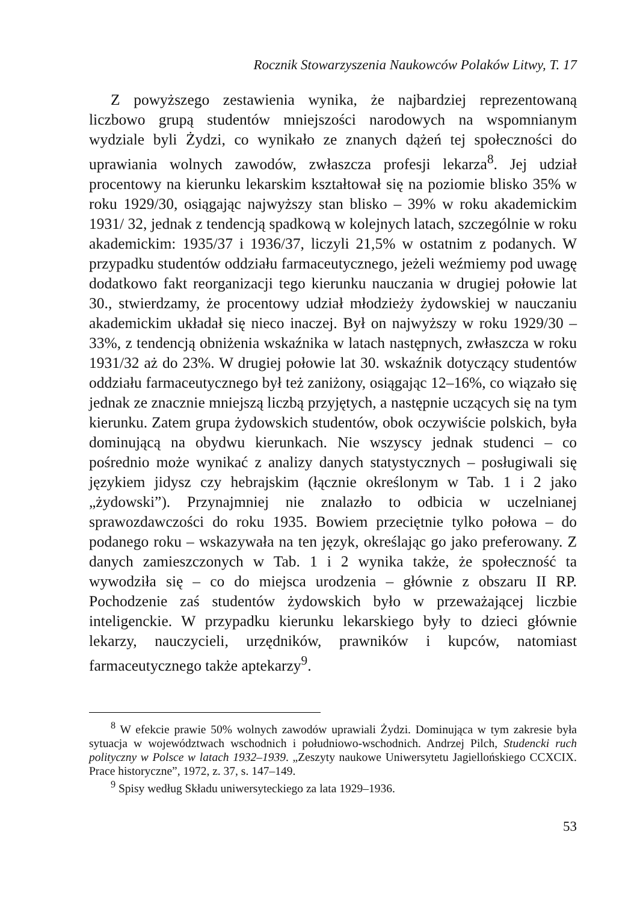Rocznik Stowarzyszenia Naukowców Polaków Litwy, T. 17
Z powyższego zestawienia wynika, że najbardziej reprezentowaną liczbowo grupą studentów mniejszości narodowych na wspomnianym wydziale byli Żydzi, co wynikało ze znanych dążeń tej społeczności do uprawiania wolnych zawodów, zwłaszcza profesji lekarza<sup>8</sup>. Jej udział procentowy na kierunku lekarskim kształtował się na poziomie blisko 35% w roku 1929/30, osiągając najwyższy stan blisko – 39% w roku akademickim 1931/ 32, jednak z tendencją spadkową w kolejnych latach, szczególnie w roku akademickim: 1935/37 i 1936/37, liczyli 21,5% w ostatnim z podanych. W przypadku studentów oddziału farmaceutycznego, jeżeli weźmiemy pod uwagę dodatkowo fakt reorganizacji tego kierunku nauczania w drugiej połowie lat 30., stwierdzamy, że procentowy udział młodzieży żydowskiej w nauczaniu akademickim układał się nieco inaczej. Był on najwyższy w roku 1929/30 – 33%, z tendencją obniżenia wskaźnika w latach następnych, zwłaszcza w roku 1931/32 aż do 23%. W drugiej połowie lat 30. wskaźnik dotyczący studentów oddziału farmaceutycznego był też zaniżony, osiągając 12–16%, co wiązało się jednak ze znacznie mniejszą liczbą przyjętych, a następnie uczących się na tym kierunku. Zatem grupa żydowskich studentów, obok oczywiście polskich, była dominującą na obydwu kierunkach. Nie wszyscy jednak studenci – co pośrednio może wynikać z analizy danych statystycznych – posługiwali się językiem jidysz czy hebrajskim (łącznie określonym w Tab. 1 i 2 jako „żydowski”). Przynajmniej nie znalazło to odbicia w uczelnianej sprawozdawczości do roku 1935. Bowiem przeciętnie tylko połowa – do podanego roku – wskazywała na ten język, określając go jako preferowany. Z danych zamieszczonych w Tab. 1 i 2 wynika także, że społeczność ta wywodziła się – co do miejsca urodzenia – głównie z obszaru II RP. Pochodzenie zaś studentów żydowskich było w przeważającej liczbie inteligenckie. W przypadku kierunku lekarskiego były to dzieci głównie lekarzy, nauczycieli, urzędników, prawników i kupców, natomiast farmaceutycznego także aptekarzy<sup>9</sup>.
<sup>8</sup> W efekcie prawie 50% wolnych zawodów uprawiali Żydzi. Dominująca w tym zakresie była sytuacja w województwach wschodnich i południowo-wschodnich. Andrzej Pilch, Studencki ruch polityczny w Polsce w latach 1932–1939. „Zeszyty naukowe Uniwersytetu Jagiellońskiego CCXCIX. Prace historyczne”, 1972, z. 37, s. 147–149.
<sup>9</sup> Spisy według Składu uniwersyteckiego za lata 1929–1936.
53